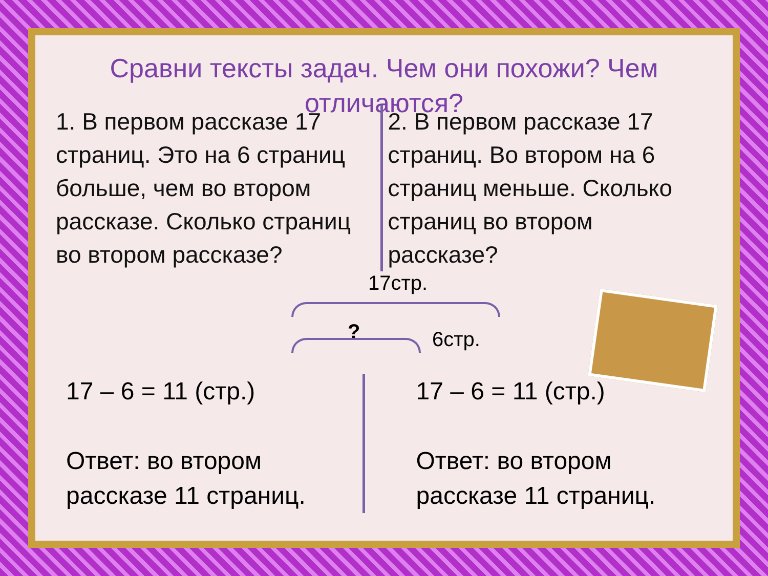Сравни тексты задач. Чем они похожи? Чем отличаются?
1. В первом рассказе 17 страниц. Это на 6 страниц больше, чем во втором рассказе. Сколько страниц во втором рассказе?
2. В первом рассказе 17 страниц. Во втором на 6 страниц меньше. Сколько страниц во втором рассказе?
17стр.
? 6стр.
17 – 6 = 11 (стр.)
Ответ: во втором рассказе 11 страниц.
17 – 6 = 11 (стр.)
Ответ: во втором рассказе 11 страниц.